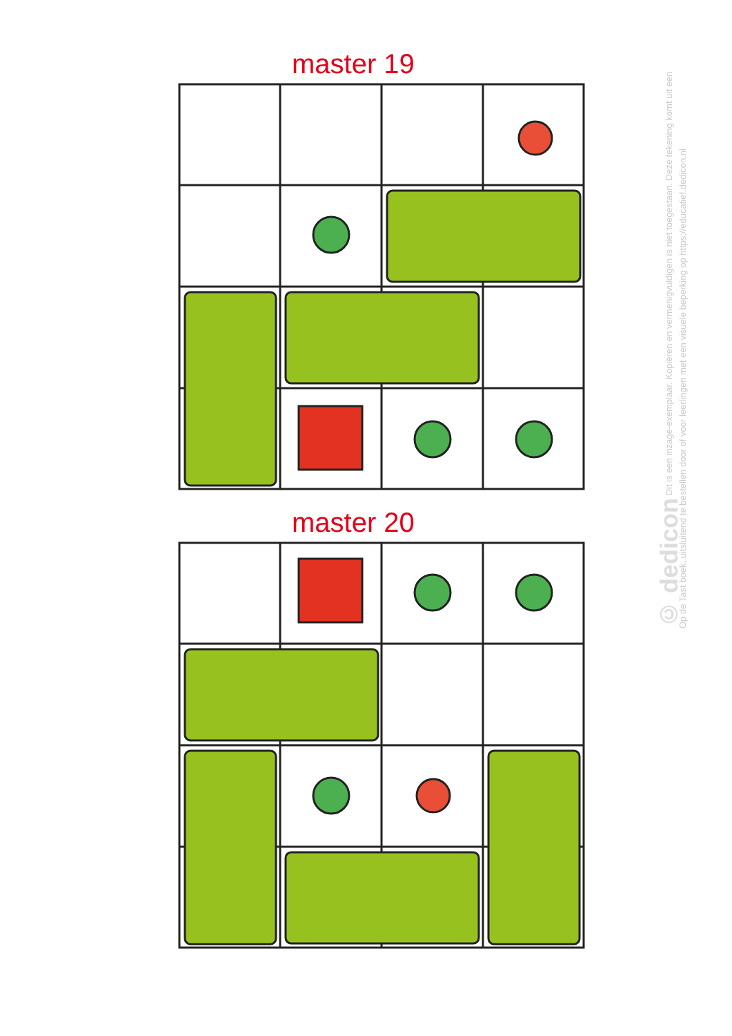master 19
master 20
© dedicon Dit is een inzage-exemplaar. Kopiëren en vermenigvuldigen is niet toegestaan. Deze tekening komt uit een Op de Tast boek, uitsluitend te bestellen door of voor leerlingen met een visuele beperking op https://educatief.dedicon.nl